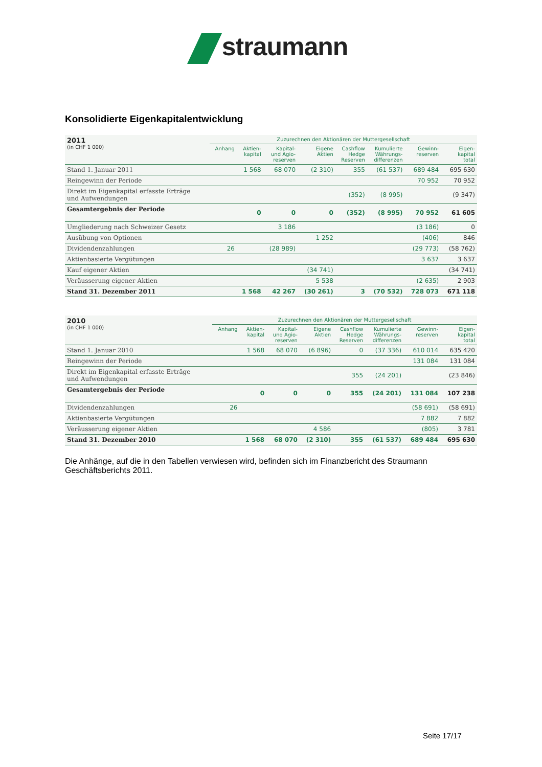straumann
Konsolidierte Eigenkapitalentwicklung
| 2011 (in CHF 1 000) | Zuzurechnen den Aktionären der Muttergesellschaft | | | | | | | |
| --- | --- | --- | --- | --- | --- | --- | --- | --- |
| | Anhang | Aktien- kapital | Kapital- und Agio- reserven | Eigene Aktien | Cashflow Hedge Reserven | Kumulierte Währungs- differenzen | Gewinn- reserven | Eigen- kapital total |
| Stand 1. Januar 2011 | | 1 568 | 68 070 | (2 310) | 355 | (61 537) | 689 484 | 695 630 |
| Reingewinn der Periode | | | | | | | 70 952 | 70 952 |
| Direkt im Eigenkapital erfasste Erträge und Aufwendungen | | | | | (352) | (8 995) | | (9 347) |
| Gesamtergebnis der Periode | | 0 | 0 | 0 | (352) | (8 995) | 70 952 | 61 605 |
| Umgliederung nach Schweizer Gesetz | | | 3 186 | | | | (3 186) | 0 |
| Ausübung von Optionen | | | | 1 252 | | | (406) | 846 |
| Dividendenzahlungen | 26 | | (28 989) | | | | (29 773) | (58 762) |
| Aktienbasierte Vergütungen | | | | | | | 3 637 | 3 637 |
| Kauf eigener Aktien | | | | (34 741) | | | | (34 741) |
| Veräusserung eigener Aktien | | | | 5 538 | | | (2 635) | 2 903 |
| Stand 31. Dezember 2011 | | 1 568 | 42 267 | (30 261) | 3 | (70 532) | 728 073 | 671 118 |
| 2010 (in CHF 1 000) | Zuzurechnen den Aktionären der Muttergesellschaft | | | | | | | |
| --- | --- | --- | --- | --- | --- | --- | --- | --- |
| | Anhang | Aktien- kapital | Kapital- und Agio- reserven | Eigene Aktien | Cashflow Hedge Reserven | Kumulierte Währungs- differenzen | Gewinn- reserven | Eigen- kapital total |
| Stand 1. Januar 2010 | | 1 568 | 68 070 | (6 896) | 0 | (37 336) | 610 014 | 635 420 |
| Reingewinn der Periode | | | | | | | 131 084 | 131 084 |
| Direkt im Eigenkapital erfasste Erträge und Aufwendungen | | | | | 355 | (24 201) | | (23 846) |
| Gesamtergebnis der Periode | | 0 | 0 | 0 | 355 | (24 201) | 131 084 | 107 238 |
| Dividendenzahlungen | 26 | | | | | | (58 691) | (58 691) |
| Aktienbasierte Vergütungen | | | | | | | 7 882 | 7 882 |
| Veräusserung eigener Aktien | | | | 4 586 | | | (805) | 3 781 |
| Stand 31. Dezember 2010 | | 1 568 | 68 070 | (2 310) | 355 | (61 537) | 689 484 | 695 630 |
Die Anhänge, auf die in den Tabellen verwiesen wird, befinden sich im Finanzbericht des Straumann Geschäftsberichts 2011.
Seite 17/17